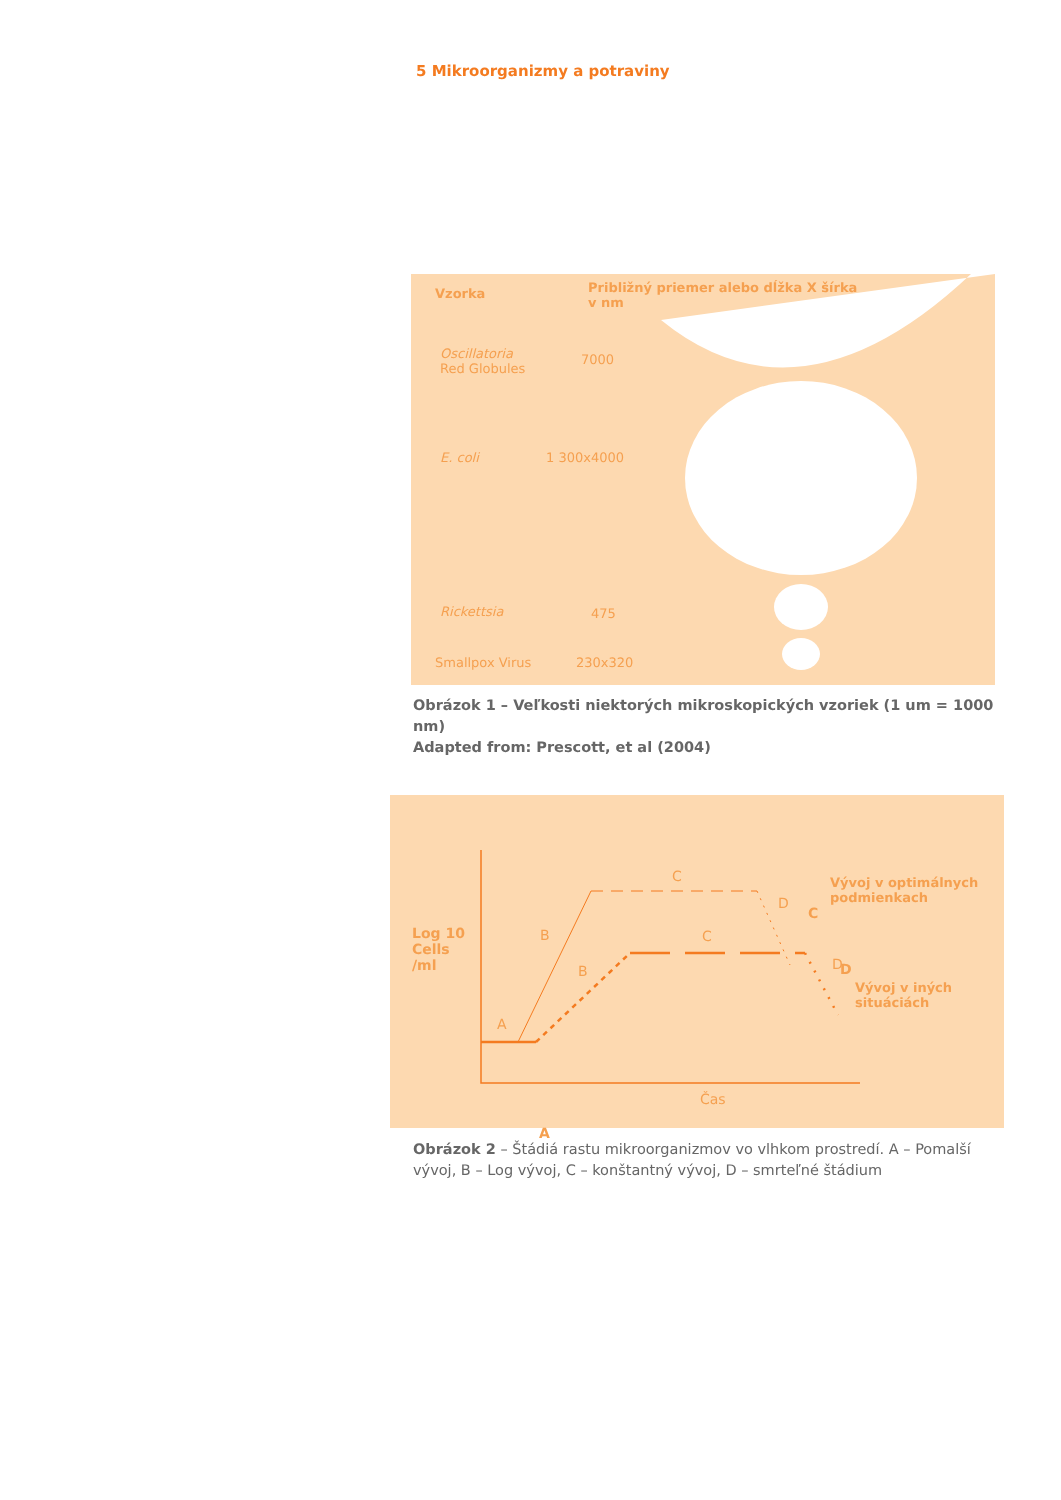5 Mikroorganizmy a potraviny
Vzorka
Približný priemer alebo dĺžka X šírka v nm
Oscillatoria
Red Globules
7000
E. coli 1 300x4000
Rickettsia 475
Smallpox Virus 230x320
Obrázok 1 – Veľkosti niektorých mikroskopických vzoriek (1 um = 1000 nm)
Adapted from: Prescott, et al (2004)
Log 10
Cells
/ml
C
D
A
A
B
B
C
C
D
D
Vývoj v optimálnych
podmienkach
Vývoj v iných
situáciách
Čas
Obrázok 2 – Štádiá rastu mikroorganizmov vo vlhkom prostredí. A – Pomalší vývoj, B – Log vývoj, C – konštantný vývoj, D – smrteľné štádium